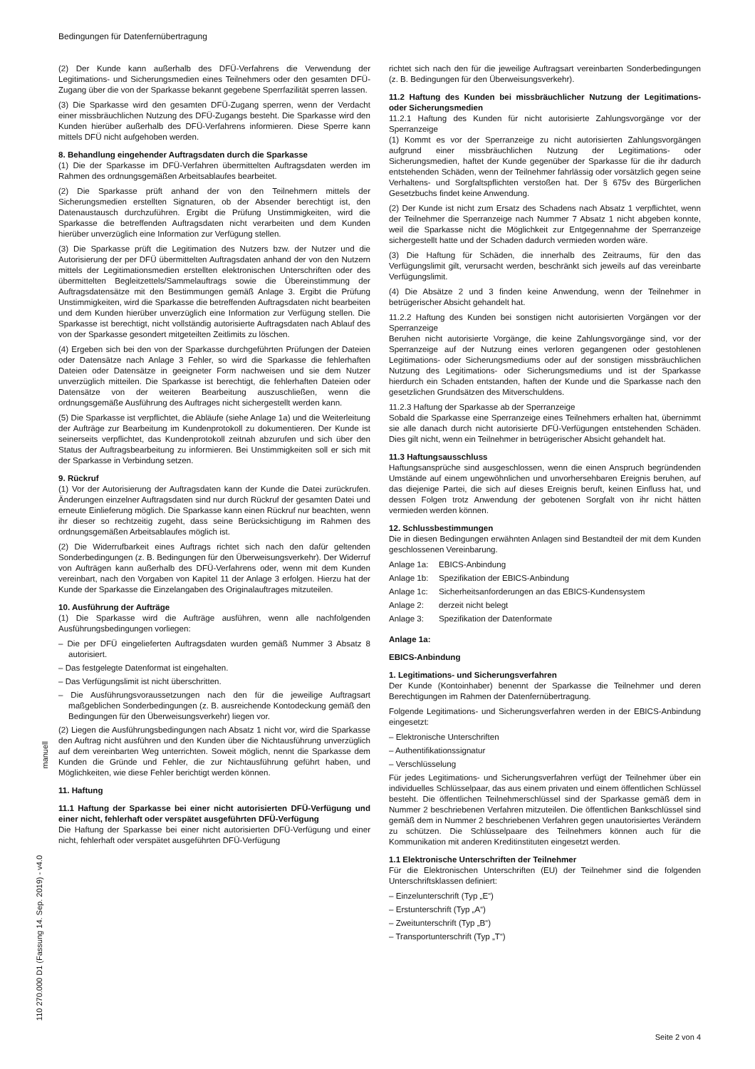Bedingungen für Datenfernübertragung
(2) Der Kunde kann außerhalb des DFÜ-Verfahrens die Verwendung der Legitimations- und Sicherungsmedien eines Teilnehmers oder den gesamten DFÜ-Zugang über die von der Sparkasse bekannt gegebene Sperrfazilität sperren lassen.
(3) Die Sparkasse wird den gesamten DFÜ-Zugang sperren, wenn der Verdacht einer missbräuchlichen Nutzung des DFÜ-Zugangs besteht. Die Sparkasse wird den Kunden hierüber außerhalb des DFÜ-Verfahrens informieren. Diese Sperre kann mittels DFÜ nicht aufgehoben werden.
8. Behandlung eingehender Auftragsdaten durch die Sparkasse
(1) Die der Sparkasse im DFÜ-Verfahren übermittelten Auftragsdaten werden im Rahmen des ordnungsgemäßen Arbeitsablaufes bearbeitet.
(2) Die Sparkasse prüft anhand der von den Teilnehmern mittels der Sicherungsmedien erstellten Signaturen, ob der Absender berechtigt ist, den Datenaustausch durchzuführen. Ergibt die Prüfung Unstimmigkeiten, wird die Sparkasse die betreffenden Auftragsdaten nicht verarbeiten und dem Kunden hierüber unverzüglich eine Information zur Verfügung stellen.
(3) Die Sparkasse prüft die Legitimation des Nutzers bzw. der Nutzer und die Autorisierung der per DFÜ übermittelten Auftragsdaten anhand der von den Nutzern mittels der Legitimationsmedien erstellten elektronischen Unterschriften oder des übermittelten Begleitzettels/Sammelauftrags sowie die Übereinstimmung der Auftragsdatensätze mit den Bestimmungen gemäß Anlage 3. Ergibt die Prüfung Unstimmigkeiten, wird die Sparkasse die betreffenden Auftragsdaten nicht bearbeiten und dem Kunden hierüber unverzüglich eine Information zur Verfügung stellen. Die Sparkasse ist berechtigt, nicht vollständig autorisierte Auftragsdaten nach Ablauf des von der Sparkasse gesondert mitgeteilten Zeitlimits zu löschen.
(4) Ergeben sich bei den von der Sparkasse durchgeführten Prüfungen der Dateien oder Datensätze nach Anlage 3 Fehler, so wird die Sparkasse die fehlerhaften Dateien oder Datensätze in geeigneter Form nachweisen und sie dem Nutzer unverzüglich mitteilen. Die Sparkasse ist berechtigt, die fehlerhaften Dateien oder Datensätze von der weiteren Bearbeitung auszuschließen, wenn die ordnungsgemäße Ausführung des Auftrages nicht sichergestellt werden kann.
(5) Die Sparkasse ist verpflichtet, die Abläufe (siehe Anlage 1a) und die Weiterleitung der Aufträge zur Bearbeitung im Kundenprotokoll zu dokumentieren. Der Kunde ist seinerseits verpflichtet, das Kundenprotokoll zeitnah abzurufen und sich über den Status der Auftragsbearbeitung zu informieren. Bei Unstimmigkeiten soll er sich mit der Sparkasse in Verbindung setzen.
9. Rückruf
(1) Vor der Autorisierung der Auftragsdaten kann der Kunde die Datei zurückrufen. Änderungen einzelner Auftragsdaten sind nur durch Rückruf der gesamten Datei und erneute Einlieferung möglich. Die Sparkasse kann einen Rückruf nur beachten, wenn ihr dieser so rechtzeitig zugeht, dass seine Berücksichtigung im Rahmen des ordnungsgemäßen Arbeitsablaufes möglich ist.
(2) Die Widerrufbarkeit eines Auftrags richtet sich nach den dafür geltenden Sonderbedingungen (z. B. Bedingungen für den Überweisungsverkehr). Der Widerruf von Aufträgen kann außerhalb des DFÜ-Verfahrens oder, wenn mit dem Kunden vereinbart, nach den Vorgaben von Kapitel 11 der Anlage 3 erfolgen. Hierzu hat der Kunde der Sparkasse die Einzelangaben des Originalauftrages mitzuteilen.
10. Ausführung der Aufträge
(1) Die Sparkasse wird die Aufträge ausführen, wenn alle nachfolgenden Ausführungsbedingungen vorliegen:
– Die per DFÜ eingelieferten Auftragsdaten wurden gemäß Nummer 3 Absatz 8 autorisiert.
– Das festgelegte Datenformat ist eingehalten.
– Das Verfügungslimit ist nicht überschritten.
– Die Ausführungsvoraussetzungen nach den für die jeweilige Auftragsart maßgeblichen Sonderbedingungen (z. B. ausreichende Kontodeckung gemäß den Bedingungen für den Überweisungsverkehr) liegen vor.
(2) Liegen die Ausführungsbedingungen nach Absatz 1 nicht vor, wird die Sparkasse den Auftrag nicht ausführen und den Kunden über die Nichtausführung unverzüglich auf dem vereinbarten Weg unterrichten. Soweit möglich, nennt die Sparkasse dem Kunden die Gründe und Fehler, die zur Nichtausführung geführt haben, und Möglichkeiten, wie diese Fehler berichtigt werden können.
11. Haftung
11.1 Haftung der Sparkasse bei einer nicht autorisierten DFÜ-Verfügung und einer nicht, fehlerhaft oder verspätet ausgeführten DFÜ-Verfügung
Die Haftung der Sparkasse bei einer nicht autorisierten DFÜ-Verfügung und einer nicht, fehlerhaft oder verspätet ausgeführten DFÜ-Verfügung
richtet sich nach den für die jeweilige Auftragsart vereinbarten Sonderbedingungen (z. B. Bedingungen für den Überweisungsverkehr).
11.2 Haftung des Kunden bei missbräuchlicher Nutzung der Legitimations- oder Sicherungsmedien
11.2.1 Haftung des Kunden für nicht autorisierte Zahlungsvorgänge vor der Sperranzeige
(1) Kommt es vor der Sperranzeige zu nicht autorisierten Zahlungsvorgängen aufgrund einer missbräuchlichen Nutzung der Legitimations- oder Sicherungsmedien, haftet der Kunde gegenüber der Sparkasse für die ihr dadurch entstehenden Schäden, wenn der Teilnehmer fahrlässig oder vorsätzlich gegen seine Verhaltens- und Sorgfaltspflichten verstoßen hat. Der § 675v des Bürgerlichen Gesetzbuchs findet keine Anwendung.
(2) Der Kunde ist nicht zum Ersatz des Schadens nach Absatz 1 verpflichtet, wenn der Teilnehmer die Sperranzeige nach Nummer 7 Absatz 1 nicht abgeben konnte, weil die Sparkasse nicht die Möglichkeit zur Entgegennahme der Sperranzeige sichergestellt hatte und der Schaden dadurch vermieden worden wäre.
(3) Die Haftung für Schäden, die innerhalb des Zeitraums, für den das Verfügungslimit gilt, verursacht werden, beschränkt sich jeweils auf das vereinbarte Verfügungslimit.
(4) Die Absätze 2 und 3 finden keine Anwendung, wenn der Teilnehmer in betrügerischer Absicht gehandelt hat.
11.2.2 Haftung des Kunden bei sonstigen nicht autorisierten Vorgängen vor der Sperranzeige
Beruhen nicht autorisierte Vorgänge, die keine Zahlungsvorgänge sind, vor der Sperranzeige auf der Nutzung eines verloren gegangenen oder gestohlenen Legitimations- oder Sicherungsmediums oder auf der sonstigen missbräuchlichen Nutzung des Legitimations- oder Sicherungsmediums und ist der Sparkasse hierdurch ein Schaden entstanden, haften der Kunde und die Sparkasse nach den gesetzlichen Grundsätzen des Mitverschuldens.
11.2.3 Haftung der Sparkasse ab der Sperranzeige
Sobald die Sparkasse eine Sperranzeige eines Teilnehmers erhalten hat, übernimmt sie alle danach durch nicht autorisierte DFÜ-Verfügungen entstehenden Schäden. Dies gilt nicht, wenn ein Teilnehmer in betrügerischer Absicht gehandelt hat.
11.3 Haftungsausschluss
Haftungsansprüche sind ausgeschlossen, wenn die einen Anspruch begründenden Umstände auf einem ungewöhnlichen und unvorhersehbaren Ereignis beruhen, auf das diejenige Partei, die sich auf dieses Ereignis beruft, keinen Einfluss hat, und dessen Folgen trotz Anwendung der gebotenen Sorgfalt von ihr nicht hätten vermieden werden können.
12. Schlussbestimmungen
Die in diesen Bedingungen erwähnten Anlagen sind Bestandteil der mit dem Kunden geschlossenen Vereinbarung.
Anlage 1a: EBICS-Anbindung
Anlage 1b: Spezifikation der EBICS-Anbindung
Anlage 1c: Sicherheitsanforderungen an das EBICS-Kundensystem
Anlage 2: derzeit nicht belegt
Anlage 3: Spezifikation der Datenformate
Anlage 1a:
EBICS-Anbindung
1. Legitimations- und Sicherungsverfahren
Der Kunde (Kontoinhaber) benennt der Sparkasse die Teilnehmer und deren Berechtigungen im Rahmen der Datenfernübertragung.
Folgende Legitimations- und Sicherungsverfahren werden in der EBICS-Anbindung eingesetzt:
– Elektronische Unterschriften
– Authentifikationssignatur
– Verschlüsselung
Für jedes Legitimations- und Sicherungsverfahren verfügt der Teilnehmer über ein individuelles Schlüsselpaar, das aus einem privaten und einem öffentlichen Schlüssel besteht. Die öffentlichen Teilnehmerschlüssel sind der Sparkasse gemäß dem in Nummer 2 beschriebenen Verfahren mitzuteilen. Die öffentlichen Bankschlüssel sind gemäß dem in Nummer 2 beschriebenen Verfahren gegen unautorisiertes Verändern zu schützen. Die Schlüsselpaare des Teilnehmers können auch für die Kommunikation mit anderen Kreditinstituten eingesetzt werden.
1.1 Elektronische Unterschriften der Teilnehmer
Für die Elektronischen Unterschriften (EU) der Teilnehmer sind die folgenden Unterschriftsklassen definiert:
– Einzelunterschrift (Typ „E“)
– Erstunterschrift (Typ „A“)
– Zweitunterschrift (Typ „B“)
– Transportunterschrift (Typ „T“)
manuell
110 270.000 D1 (Fassung 14. Sep. 2019) - v4.0
Seite 2 von 4